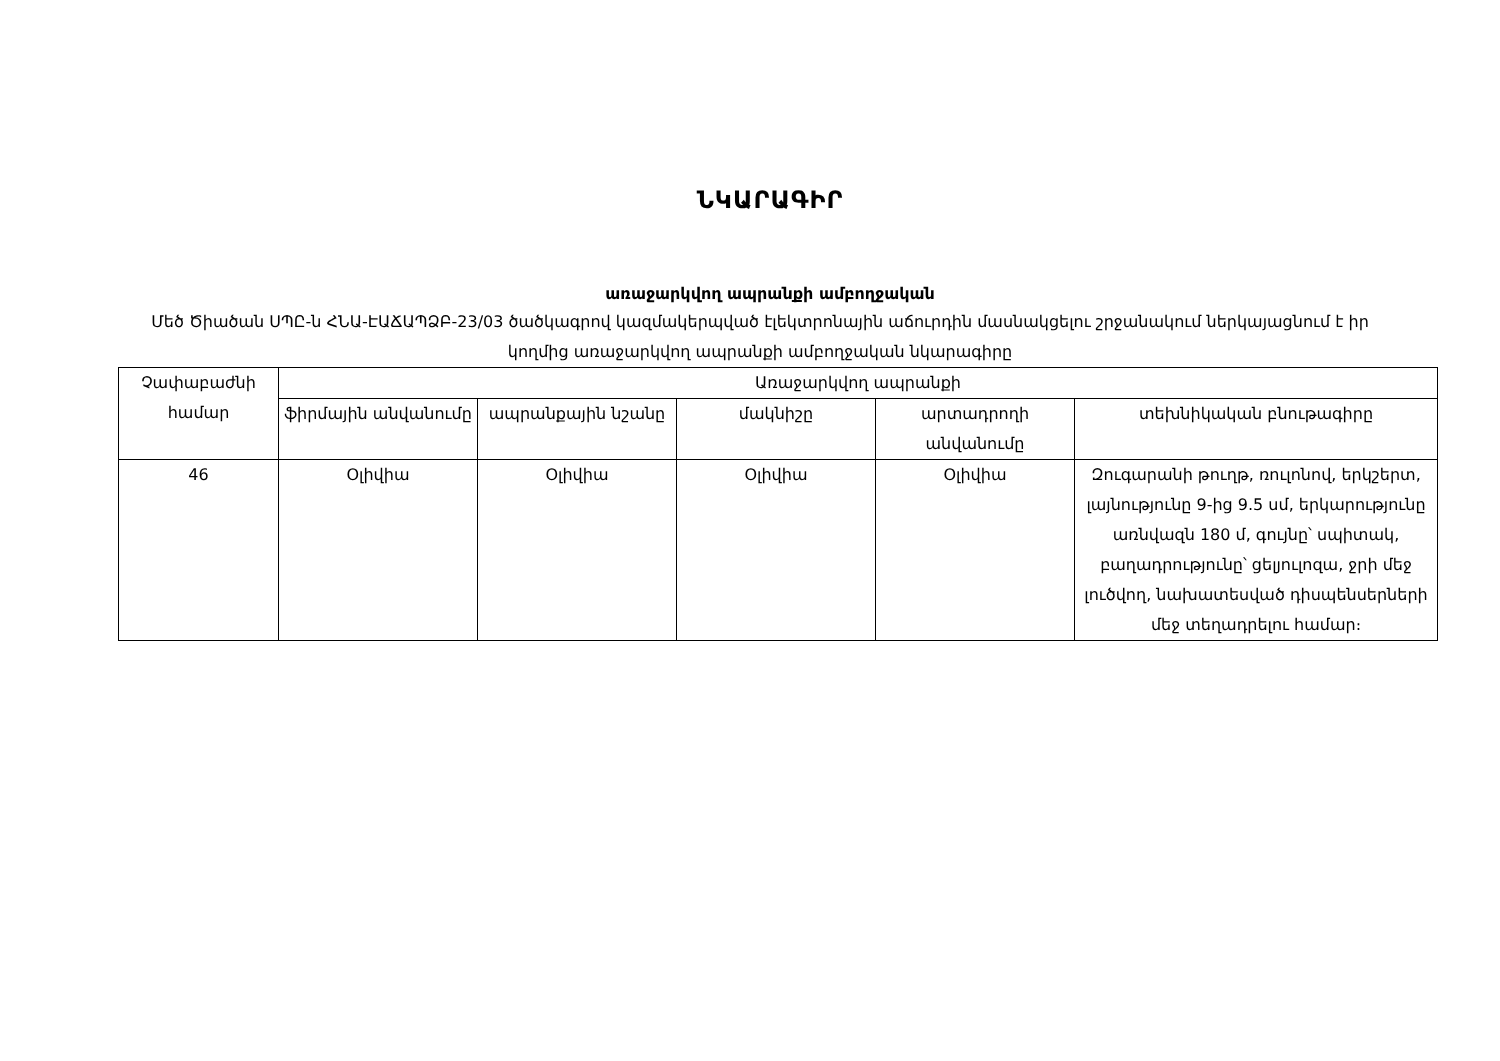ՆԿԱՐԱԳԻՐ
առաջարկվող ապրանքի ամբողջական
Մեծ Ծիածան ՍՊԸ-ն ՀՆԱ-ԷԱՃԱՊՁԲ-23/03 ծածկագրով կազմակերպված էլեկտրոնային աճուրդին մասնակցելու շրջանակում ներկայացնում է իր կողմից առաջարկվող ապրանքի ամբողջական նկարագիրը
| Չափաբաժնի համար | Առաջարկվող ապրանքի | | | | |
| --- | --- | --- | --- | --- | --- |
| | ֆիրմային անվանումը | ապրանքային նշանը | մակնիշը | արտադրողի անվանումը | տեխնիկական բնութագիրը |
| 46 | Օլիվիա | Օլիվիա | Օլիվիա | Օլիվիա | Զուգարանի թուղթ, ռուլոնով, երկշերտ, լայնությունը 9-ից 9.5 սմ, երկարությունը առնվազն 180 մ, գույնը՝ սպիտակ, բաղադրությունը՝ ցելյուլոզա, ջրի մեջ լուծվող, նախատեսված դիսպենսերների մեջ տեղադրելու համար։ |